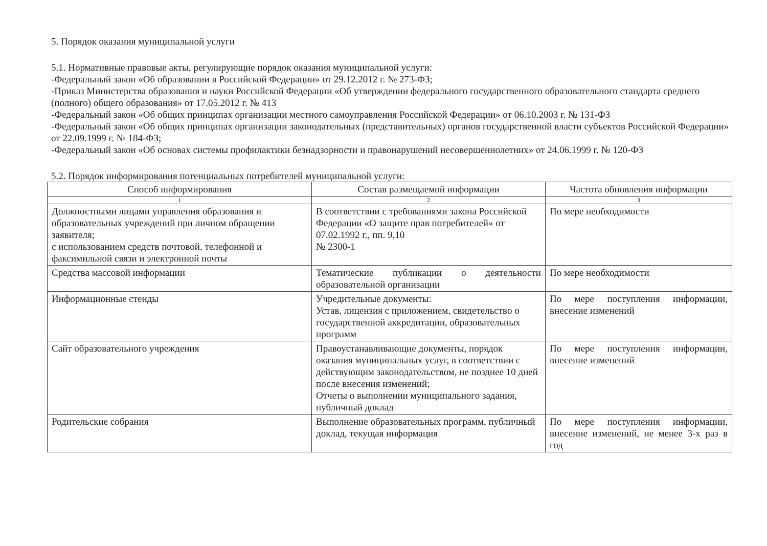5. Порядок оказания муниципальной услуги
5.1. Нормативные правовые акты, регулирующие порядок оказания муниципальной услуги:
-Федеральный закон «Об образовании в Российской Федерации» от 29.12.2012 г. № 273-ФЗ;
-Приказ Министерства образования и науки Российской Федерации «Об утверждении федерального государственного образовательного стандарта среднего (полного) общего образования» от 17.05.2012 г. № 413
-Федеральный закон «Об общих принципах организации местного самоуправления Российской Федерации» от 06.10.2003 г. № 131-ФЗ
-Федеральный закон «Об общих принципах организации законодательных (представительных) органов государственной власти субъектов Российской Федерации» от 22.09.1999 г. № 184-ФЗ;
-Федеральный закон «Об основах системы профилактики безнадзорности и правонарушений несовершеннолетних» от 24.06.1999 г. № 120-ФЗ
5.2. Порядок информирования потенциальных потребителей муниципальной услуги:
| Способ информирования | Состав размещаемой информации | Частота обновления информации |
| --- | --- | --- |
| 1 | 2 | 3 |
| Должностными лицами управления образования и образовательных учреждений при личном обращении заявителя; с использованием средств почтовой, телефонной и факсимильной связи и электронной почты | В соответствии с требованиями закона Российской Федерации «О защите прав потребителей» от 07.02.1992 г., пп. 9,10 № 2300-1 | По мере необходимости |
| Средства массовой информации | Тематические публикации о деятельности образовательной организации | По мере необходимости |
| Информационные стенды | Учредительные документы: Устав, лицензия с приложением, свидетельство о государственной аккредитации, образовательных программ | По мере поступления информации, внесение изменений |
| Сайт образовательного учреждения | Правоустанавливающие документы, порядок оказания муниципальных услуг, в соответствии с действующим законодательством, не позднее 10 дней после внесения изменений; Отчеты о выполнении муниципального задания, публичный доклад | По мере поступления информации, внесение изменений |
| Родительские собрания | Выполнение образовательных программ, публичный доклад, текущая информация | По мере поступления информации, внесение изменений, не менее 3-х раз в год |